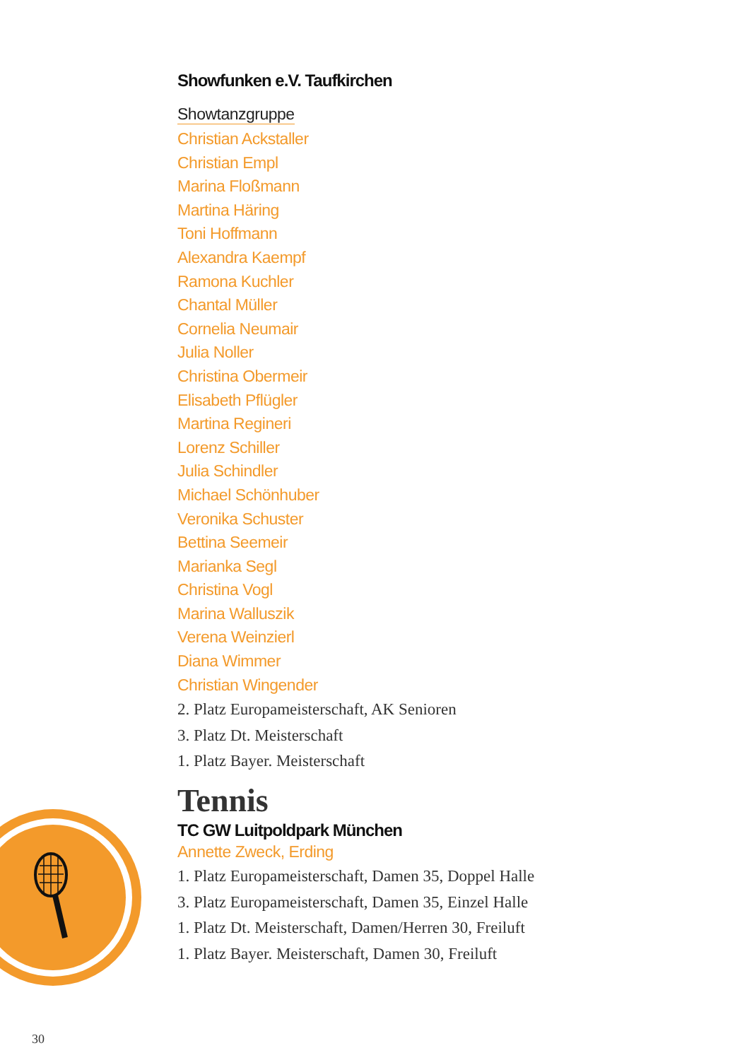Showfunken e.V. Taufkirchen
Showtanzgruppe
Christian Ackstaller
Christian Empl
Marina Floßmann
Martina Häring
Toni Hoffmann
Alexandra Kaempf
Ramona Kuchler
Chantal Müller
Cornelia Neumair
Julia Noller
Christina Obermeir
Elisabeth Pflügler
Martina Regineri
Lorenz Schiller
Julia Schindler
Michael Schönhuber
Veronika Schuster
Bettina Seemeir
Marianka Segl
Christina Vogl
Marina Walluszik
Verena Weinzierl
Diana Wimmer
Christian Wingender
2. Platz Europameisterschaft, AK Senioren
3. Platz Dt. Meisterschaft
1. Platz Bayer. Meisterschaft
Tennis
TC GW Luitpoldpark München
Annette Zweck, Erding
1. Platz Europameisterschaft, Damen 35, Doppel Halle
3. Platz Europameisterschaft, Damen 35, Einzel Halle
1. Platz Dt. Meisterschaft, Damen/Herren 30, Freiluft
1. Platz Bayer. Meisterschaft, Damen 30, Freiluft
30